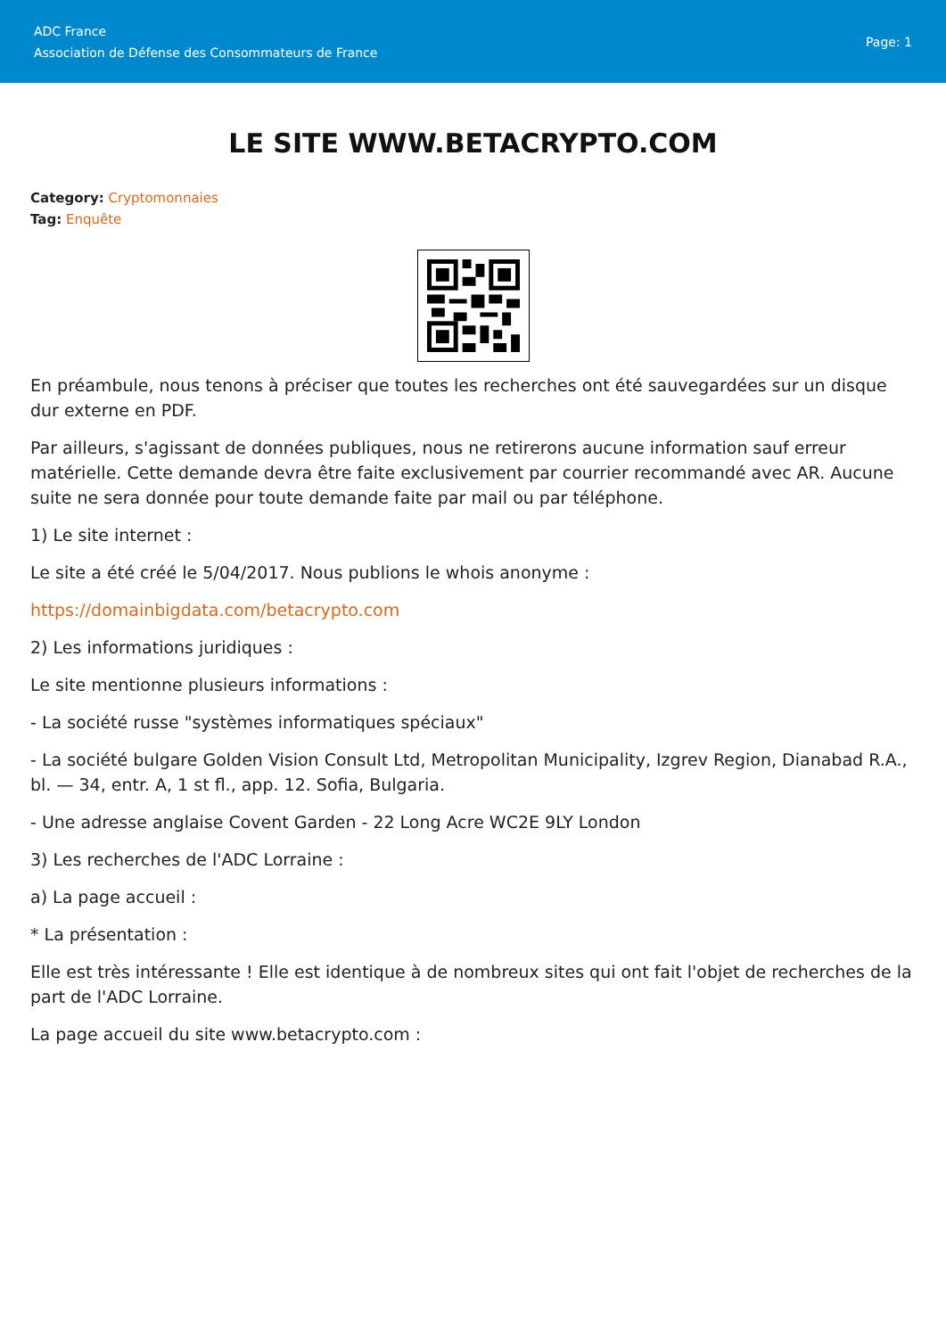ADC France
Association de Défense des Consommateurs de France
Page: 1
LE SITE WWW.BETACRYPTO.COM
Category: Cryptomonnaies
Tag: Enquête
En préambule, nous tenons à préciser que toutes les recherches ont été sauvegardées sur un disque dur externe en PDF.
Par ailleurs, s'agissant de données publiques, nous ne retirerons aucune information sauf erreur matérielle. Cette demande devra être faite exclusivement par courrier recommandé avec AR. Aucune suite ne sera donnée pour toute demande faite par mail ou par téléphone.
1) Le site internet :
Le site a été créé le 5/04/2017. Nous publions le whois anonyme :
https://domainbigdata.com/betacrypto.com
2) Les informations juridiques :
Le site mentionne plusieurs informations :
- La société russe "systèmes informatiques spéciaux"
- La société bulgare Golden Vision Consult Ltd, Metropolitan Municipality, Izgrev Region, Dianabad R.A., bl. — 34, entr. A, 1 st fl., app. 12. Sofia, Bulgaria.
- Une adresse anglaise Covent Garden - 22 Long Acre WC2E 9LY London
3) Les recherches de l'ADC Lorraine :
a) La page accueil :
* La présentation :
Elle est très intéressante ! Elle est identique à de nombreux sites qui ont fait l'objet de recherches de la part de l'ADC Lorraine.
La page accueil du site www.betacrypto.com :